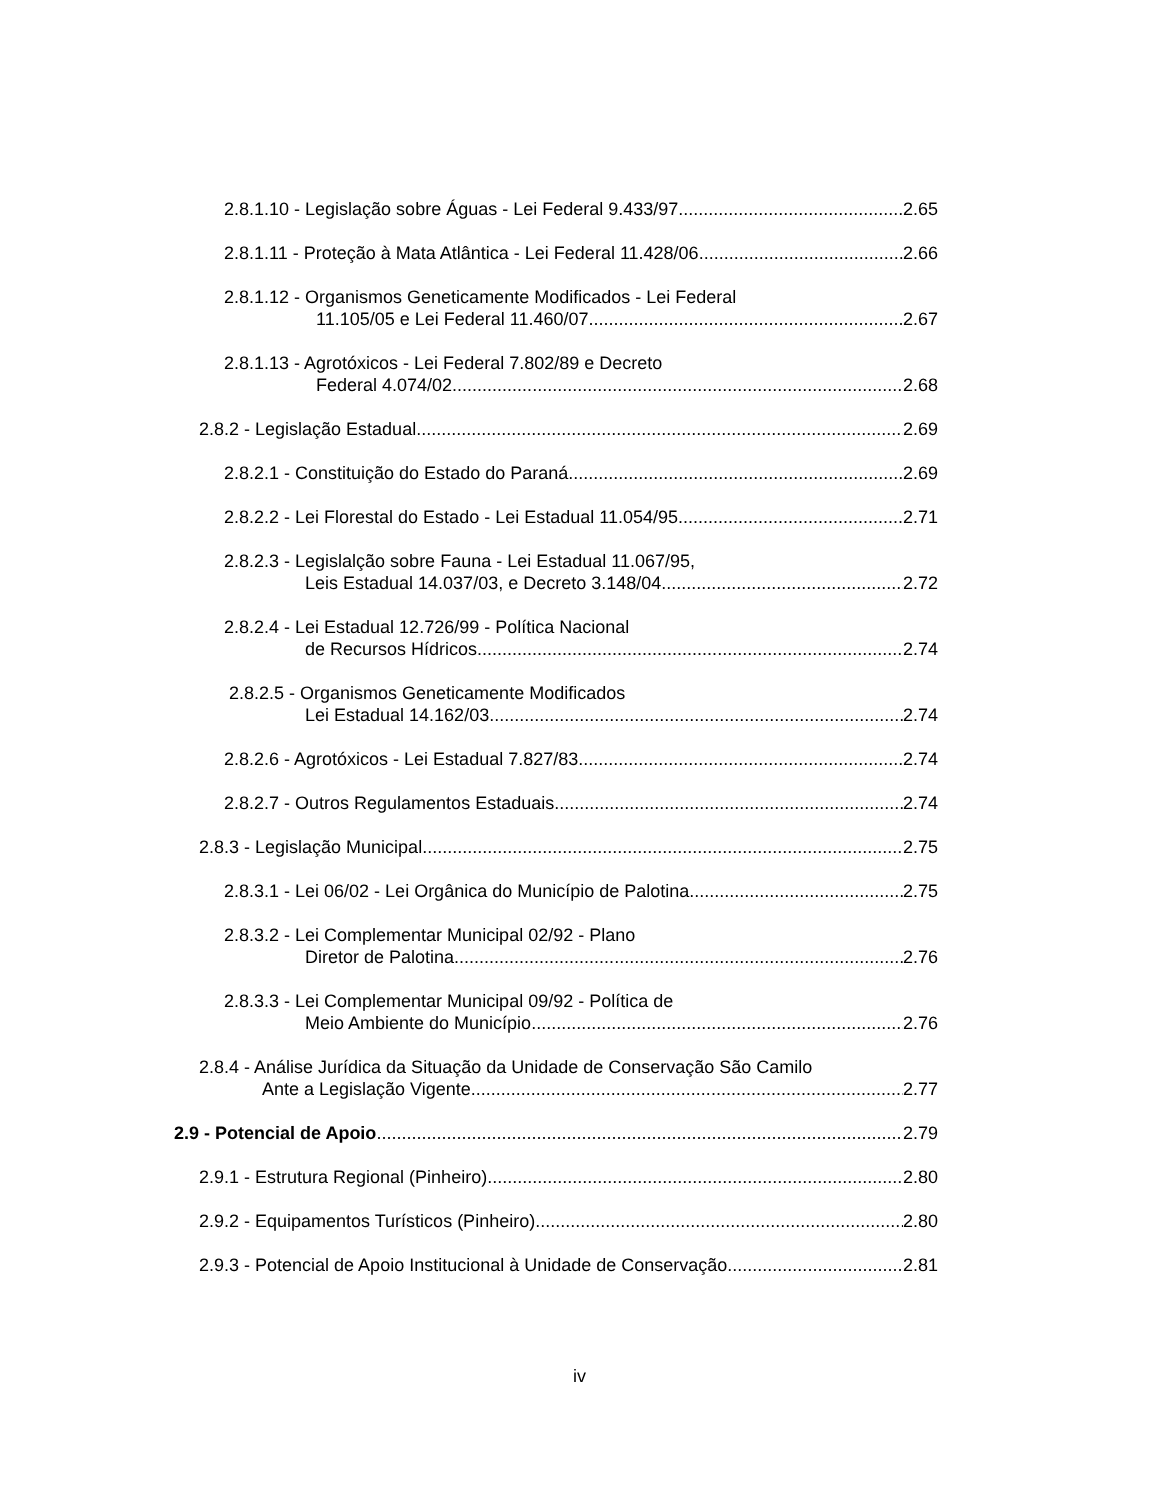2.8.1.10 - Legislação sobre Águas - Lei Federal 9.433/97 2.65
2.8.1.11 - Proteção à Mata Atlântica - Lei Federal 11.428/06 2.66
2.8.1.12 - Organismos Geneticamente Modificados - Lei Federal
11.105/05 e Lei Federal 11.460/07 2.67
2.8.1.13 - Agrotóxicos - Lei Federal 7.802/89 e Decreto
Federal 4.074/02 2.68
2.8.2 - Legislação Estadual 2.69
2.8.2.1 - Constituição do Estado do Paraná 2.69
2.8.2.2 - Lei Florestal do Estado - Lei Estadual 11.054/95 2.71
2.8.2.3 - Legislalção sobre Fauna - Lei Estadual 11.067/95,
Leis Estadual 14.037/03, e Decreto 3.148/04 2.72
2.8.2.4 - Lei Estadual 12.726/99 - Política Nacional
de Recursos Hídricos 2.74
2.8.2.5 - Organismos Geneticamente Modificados
Lei Estadual 14.162/03 2.74
2.8.2.6 - Agrotóxicos - Lei Estadual 7.827/83 2.74
2.8.2.7 - Outros Regulamentos Estaduais 2.74
2.8.3 - Legislação Municipal 2.75
2.8.3.1 - Lei 06/02 - Lei Orgânica do Município de Palotina 2.75
2.8.3.2 - Lei Complementar Municipal 02/92 - Plano
Diretor de Palotina 2.76
2.8.3.3 - Lei Complementar Municipal 09/92 - Política de
Meio Ambiente do Município 2.76
2.8.4 - Análise Jurídica da Situação da Unidade de Conservação São Camilo
Ante a Legislação Vigente 2.77
2.9 - Potencial de Apoio 2.79
2.9.1 - Estrutura Regional (Pinheiro) 2.80
2.9.2 - Equipamentos Turísticos (Pinheiro) 2.80
2.9.3 - Potencial de Apoio Institucional à Unidade de Conservação 2.81
iv